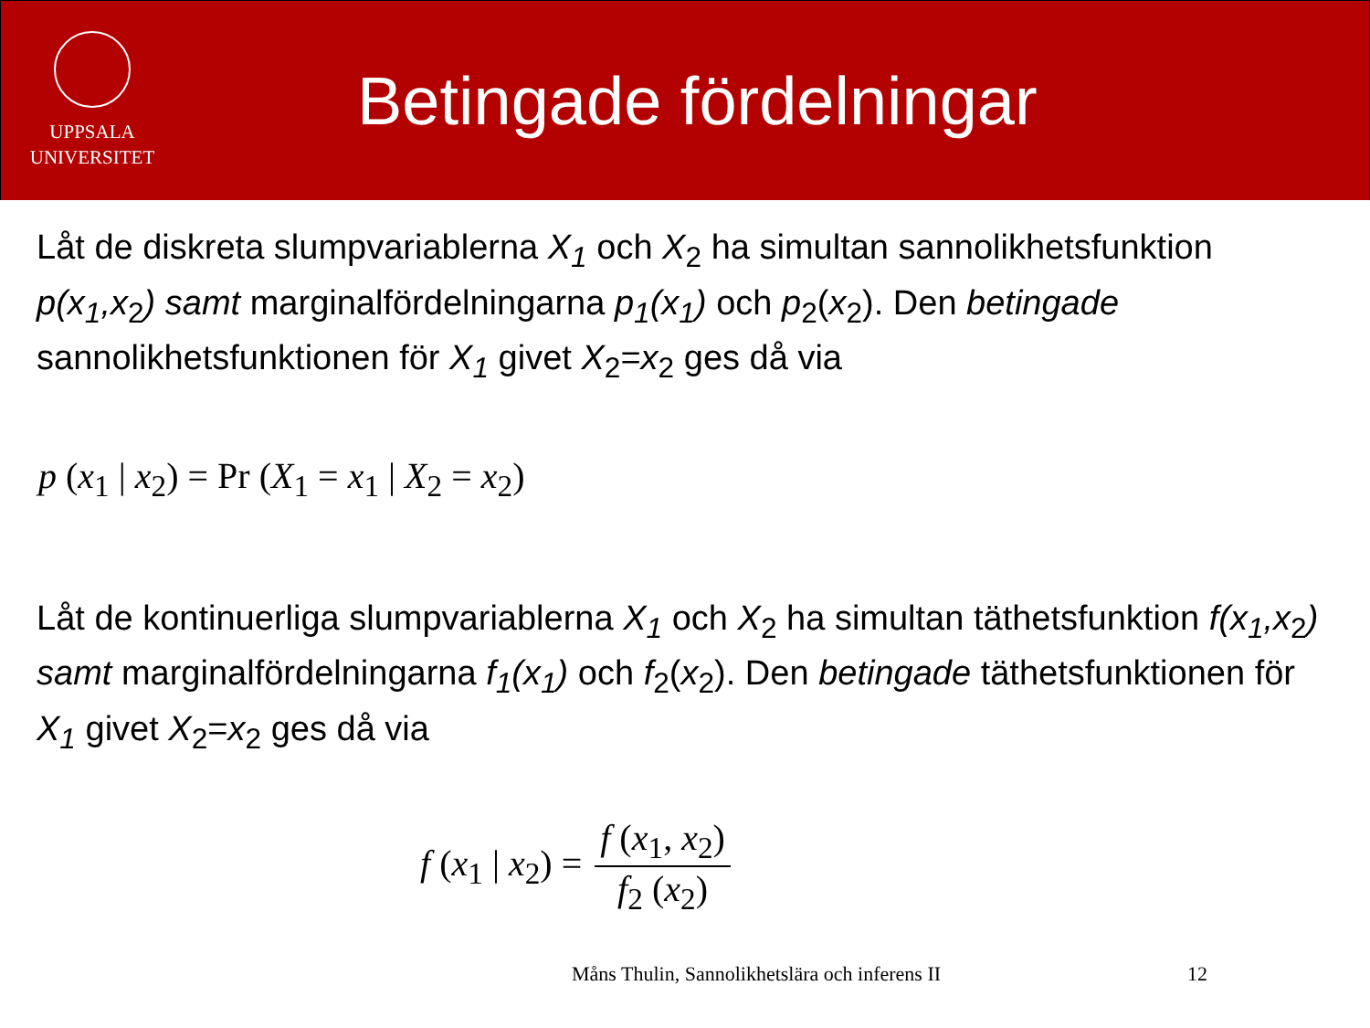UPPSALA
UNIVERSITET
Betingade fördelningar
Låt de diskreta slumpvariablerna X<sub>1</sub> och X<sub>2</sub> ha simultan sannolikhetsfunktion p(x<sub>1</sub>,x<sub>2</sub>) samt marginalfördelningarna p<sub>1</sub>(x<sub>1</sub>) och p<sub>2</sub>(x<sub>2</sub>). Den betingade sannolikhetsfunktionen för X<sub>1</sub> givet X<sub>2</sub>=x<sub>2</sub> ges då via
p (x<sub>1</sub> | x<sub>2</sub>) = Pr (X<sub>1</sub> = x<sub>1</sub> | X<sub>2</sub> = x<sub>2</sub>)
Låt de kontinuerliga slumpvariablerna X<sub>1</sub> och X<sub>2</sub> ha simultan täthetsfunktion f(x<sub>1</sub>,x<sub>2</sub>) samt marginalfördelningarna f<sub>1</sub>(x<sub>1</sub>) och f<sub>2</sub>(x<sub>2</sub>). Den betingade täthetsfunktionen för X<sub>1</sub> givet X<sub>2</sub>=x<sub>2</sub> ges då via
f (x<sub>1</sub> | x<sub>2</sub>) = f (x<sub>1</sub>, x<sub>2</sub>) f<sub>2</sub> (x<sub>2</sub>)
Måns Thulin, Sannolikhetslära och inferens II 12